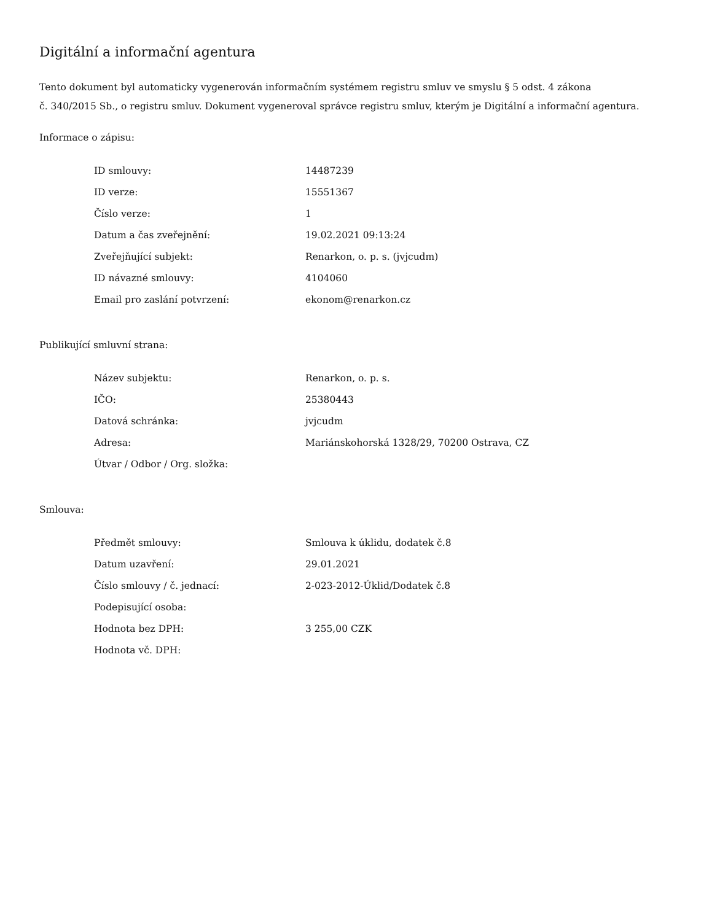Digitální a informační agentura
Tento dokument byl automaticky vygenerován informačním systémem registru smluv ve smyslu § 5 odst. 4 zákona
č. 340/2015 Sb., o registru smluv. Dokument vygeneroval správce registru smluv, kterým je Digitální a informační agentura.
Informace o zápisu:
| ID smlouvy: | 14487239 |
| ID verze: | 15551367 |
| Číslo verze: | 1 |
| Datum a čas zveřejnění: | 19.02.2021 09:13:24 |
| Zveřejňující subjekt: | Renarkon, o. p. s. (jvjcudm) |
| ID návazné smlouvy: | 4104060 |
| Email pro zaslání potvrzení: | ekonom@renarkon.cz |
Publikující smluvní strana:
| Název subjektu: | Renarkon, o. p. s. |
| IČO: | 25380443 |
| Datová schránka: | jvjcudm |
| Adresa: | Mariánskohorská 1328/29, 70200 Ostrava, CZ |
| Útvar / Odbor / Org. složka: | |
Smlouva:
| Předmět smlouvy: | Smlouva k úklidu, dodatek č.8 |
| Datum uzavření: | 29.01.2021 |
| Číslo smlouvy / č. jednací: | 2-023-2012-Úklid/Dodatek č.8 |
| Podepisující osoba: | |
| Hodnota bez DPH: | 3 255,00 CZK |
| Hodnota vč. DPH: | |